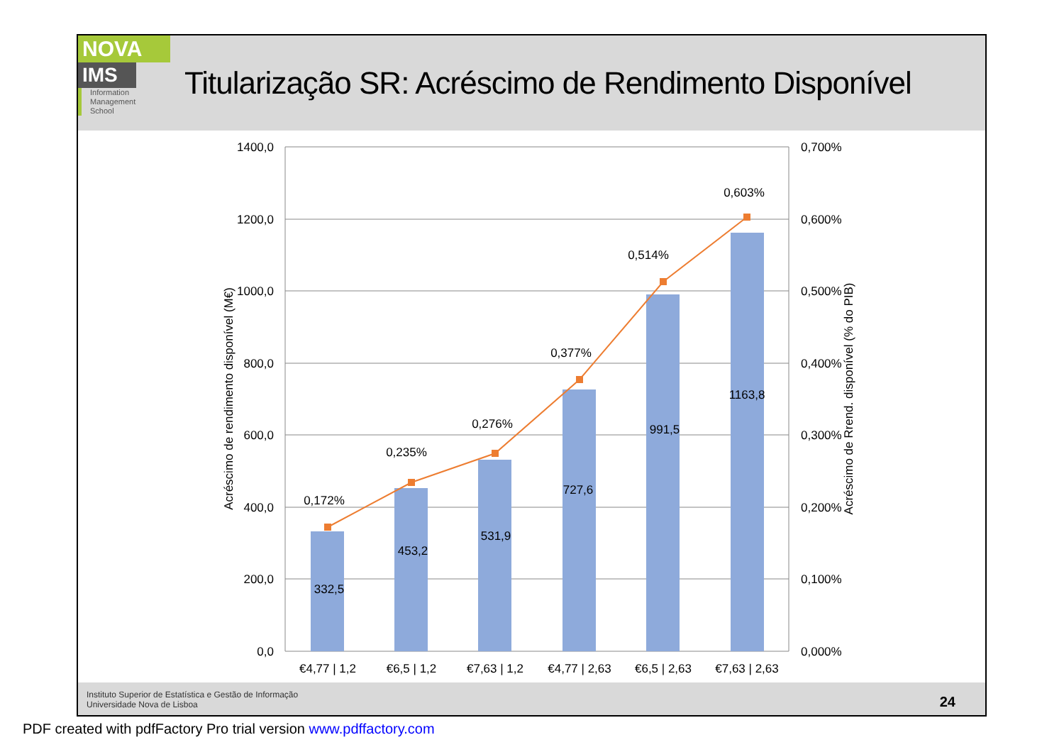NOVA
IMS
Information
Management
School
Titularização SR: Acréscimo de Rendimento Disponível
1400,0
1200,0
1000,0
800,0
600,0
400,0
200,0
0,0
0,700%
0,600%
0,500%
0,400%
0,300%
0,200%
0,100%
0,000%
€4,77 | 1,2
€6,5 | 1,2
€7,63 | 1,2
€4,77 | 2,63
€6,5 | 2,63
€7,63 | 2,63
332,5
453,2
531,9
727,6
991,5
1163,8
0,172%
0,235%
0,276%
0,377%
0,514%
0,603%
Acréscimo de rendimento disponível (M€)
Acréscimo de Rrend. disponível (% do PIB)
Instituto Superior de Estatística e Gestão de Informação
Universidade Nova de Lisboa
24
PDF created with pdfFactory Pro trial version www.pdffactory.com